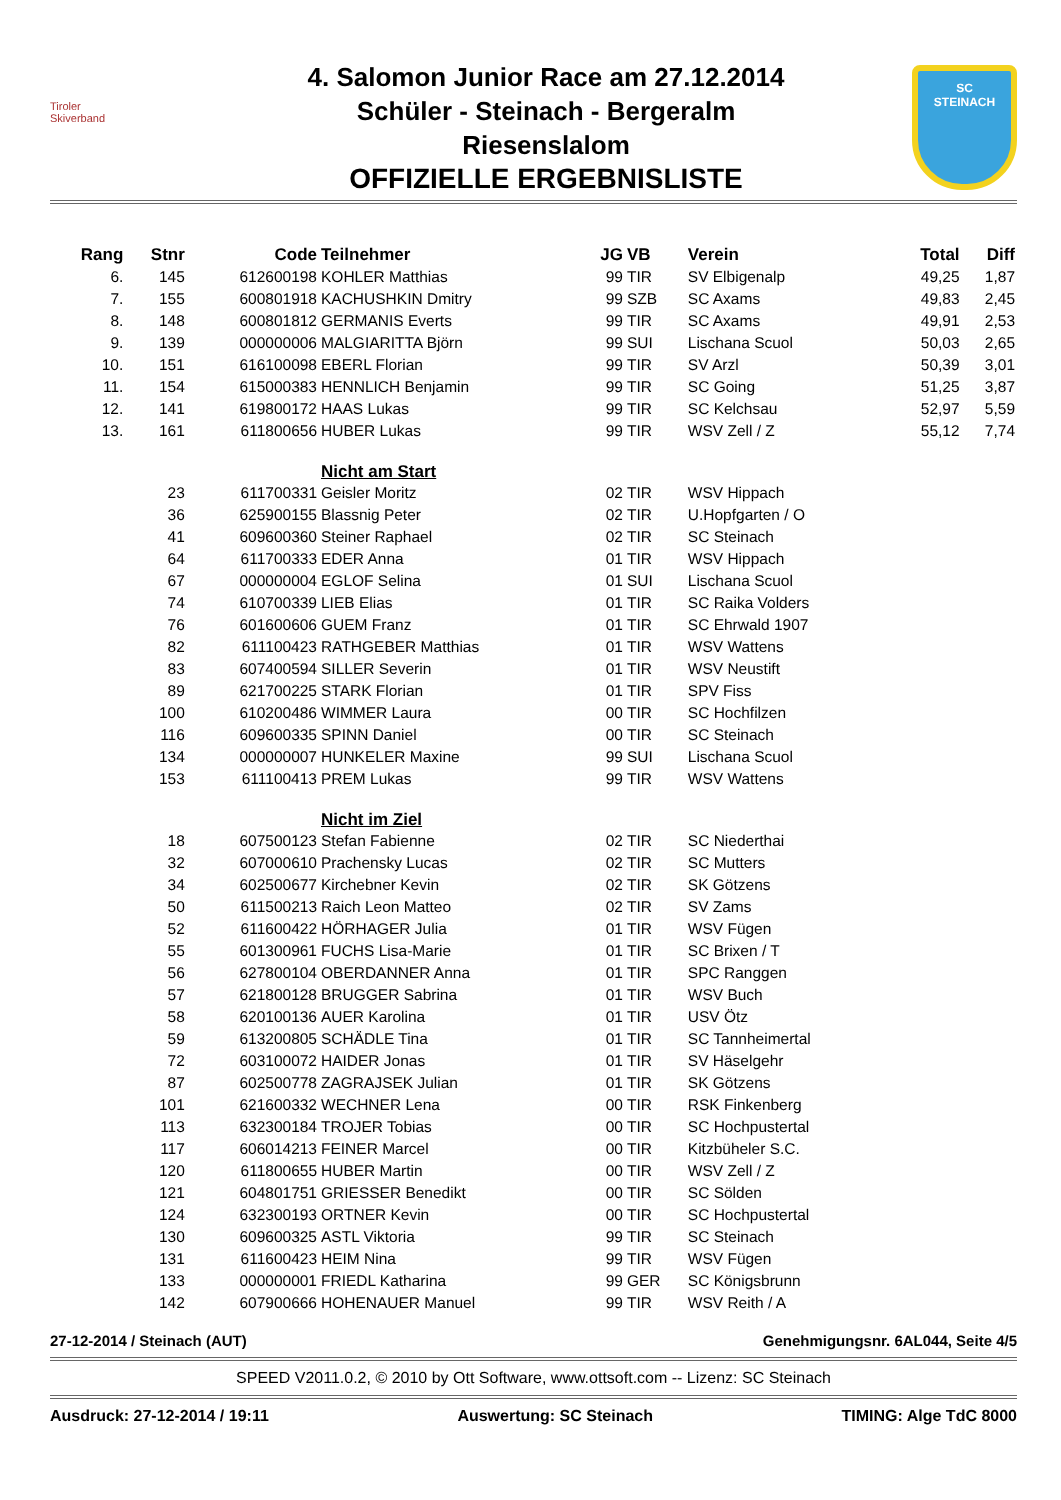Tiroler
Skiverband
4. Salomon Junior Race am 27.12.2014
Schüler - Steinach - Bergeralm
Riesenslalom
OFFIZIELLE ERGEBNISLISTE
SC
STEINACH
| Rang | Stnr | Code | Teilnehmer | JG | VB | Verein | Total | Diff |
| --- | --- | --- | --- | --- | --- | --- | --- | --- |
| 6. | 145 | 612600198 | KOHLER Matthias | 99 | TIR | SV Elbigenalp | 49,25 | 1,87 |
| 7. | 155 | 600801918 | KACHUSHKIN Dmitry | 99 | SZB | SC Axams | 49,83 | 2,45 |
| 8. | 148 | 600801812 | GERMANIS Everts | 99 | TIR | SC Axams | 49,91 | 2,53 |
| 9. | 139 | 000000006 | MALGIARITTA Björn | 99 | SUI | Lischana Scuol | 50,03 | 2,65 |
| 10. | 151 | 616100098 | EBERL Florian | 99 | TIR | SV Arzl | 50,39 | 3,01 |
| 11. | 154 | 615000383 | HENNLICH Benjamin | 99 | TIR | SC Going | 51,25 | 3,87 |
| 12. | 141 | 619800172 | HAAS Lukas | 99 | TIR | SC Kelchsau | 52,97 | 5,59 |
| 13. | 161 | 611800656 | HUBER Lukas | 99 | TIR | WSV Zell / Z | 55,12 | 7,74 |
| | | | Nicht am Start | | | | | |
| | 23 | 611700331 | Geisler Moritz | 02 | TIR | WSV Hippach | | |
| | 36 | 625900155 | Blassnig Peter | 02 | TIR | U.Hopfgarten / O | | |
| | 41 | 609600360 | Steiner Raphael | 02 | TIR | SC Steinach | | |
| | 64 | 611700333 | EDER Anna | 01 | TIR | WSV Hippach | | |
| | 67 | 000000004 | EGLOF Selina | 01 | SUI | Lischana Scuol | | |
| | 74 | 610700339 | LIEB Elias | 01 | TIR | SC Raika Volders | | |
| | 76 | 601600606 | GUEM Franz | 01 | TIR | SC Ehrwald 1907 | | |
| | 82 | 611100423 | RATHGEBER Matthias | 01 | TIR | WSV Wattens | | |
| | 83 | 607400594 | SILLER Severin | 01 | TIR | WSV Neustift | | |
| | 89 | 621700225 | STARK Florian | 01 | TIR | SPV Fiss | | |
| | 100 | 610200486 | WIMMER Laura | 00 | TIR | SC Hochfilzen | | |
| | 116 | 609600335 | SPINN Daniel | 00 | TIR | SC Steinach | | |
| | 134 | 000000007 | HUNKELER Maxine | 99 | SUI | Lischana Scuol | | |
| | 153 | 611100413 | PREM Lukas | 99 | TIR | WSV Wattens | | |
| | | | Nicht im Ziel | | | | | |
| | 18 | 607500123 | Stefan Fabienne | 02 | TIR | SC Niederthai | | |
| | 32 | 607000610 | Prachensky Lucas | 02 | TIR | SC Mutters | | |
| | 34 | 602500677 | Kirchebner Kevin | 02 | TIR | SK Götzens | | |
| | 50 | 611500213 | Raich Leon Matteo | 02 | TIR | SV Zams | | |
| | 52 | 611600422 | HÖRHAGER Julia | 01 | TIR | WSV Fügen | | |
| | 55 | 601300961 | FUCHS Lisa-Marie | 01 | TIR | SC Brixen / T | | |
| | 56 | 627800104 | OBERDANNER Anna | 01 | TIR | SPC Ranggen | | |
| | 57 | 621800128 | BRUGGER Sabrina | 01 | TIR | WSV Buch | | |
| | 58 | 620100136 | AUER Karolina | 01 | TIR | USV Ötz | | |
| | 59 | 613200805 | SCHÄDLE Tina | 01 | TIR | SC Tannheimertal | | |
| | 72 | 603100072 | HAIDER Jonas | 01 | TIR | SV Häselgehr | | |
| | 87 | 602500778 | ZAGRAJSEK Julian | 01 | TIR | SK Götzens | | |
| | 101 | 621600332 | WECHNER Lena | 00 | TIR | RSK Finkenberg | | |
| | 113 | 632300184 | TROJER Tobias | 00 | TIR | SC Hochpustertal | | |
| | 117 | 606014213 | FEINER Marcel | 00 | TIR | Kitzbüheler S.C. | | |
| | 120 | 611800655 | HUBER Martin | 00 | TIR | WSV Zell / Z | | |
| | 121 | 604801751 | GRIESSER Benedikt | 00 | TIR | SC Sölden | | |
| | 124 | 632300193 | ORTNER Kevin | 00 | TIR | SC Hochpustertal | | |
| | 130 | 609600325 | ASTL Viktoria | 99 | TIR | SC Steinach | | |
| | 131 | 611600423 | HEIM Nina | 99 | TIR | WSV Fügen | | |
| | 133 | 000000001 | FRIEDL Katharina | 99 | GER | SC Königsbrunn | | |
| | 142 | 607900666 | HOHENAUER Manuel | 99 | TIR | WSV Reith / A | | |
27-12-2014 / Steinach (AUT) Genehmigungsnr. 6AL044, Seite 4/5
SPEED V2011.0.2, © 2010 by Ott Software, www.ottsoft.com -- Lizenz: SC Steinach
Ausdruck: 27-12-2014 / 19:11 Auswertung: SC Steinach TIMING: Alge TdC 8000